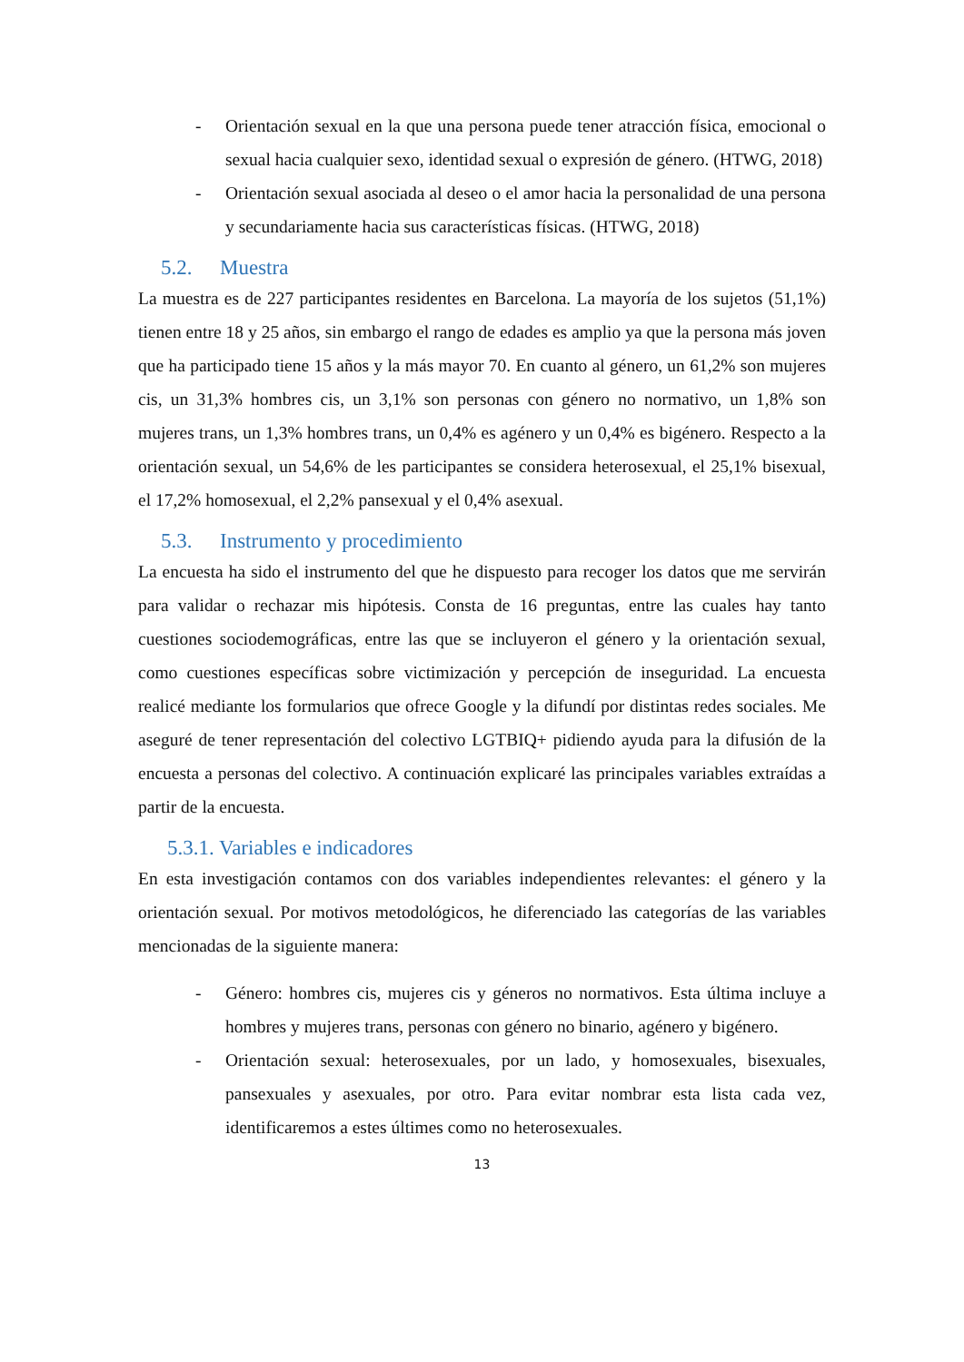- Orientación sexual en la que una persona puede tener atracción física, emocional o sexual hacia cualquier sexo, identidad sexual o expresión de género. (HTWG, 2018)
- Orientación sexual asociada al deseo o el amor hacia la personalidad de una persona y secundariamente hacia sus características físicas. (HTWG, 2018)
5.2. Muestra
La muestra es de 227 participantes residentes en Barcelona. La mayoría de los sujetos (51,1%) tienen entre 18 y 25 años, sin embargo el rango de edades es amplio ya que la persona más joven que ha participado tiene 15 años y la más mayor 70. En cuanto al género, un 61,2% son mujeres cis, un 31,3% hombres cis, un 3,1% son personas con género no normativo, un 1,8% son mujeres trans, un 1,3% hombres trans, un 0,4% es agénero y un 0,4% es bigénero. Respecto a la orientación sexual, un 54,6% de les participantes se considera heterosexual, el 25,1% bisexual, el 17,2% homosexual, el 2,2% pansexual y el 0,4% asexual.
5.3. Instrumento y procedimiento
La encuesta ha sido el instrumento del que he dispuesto para recoger los datos que me servirán para validar o rechazar mis hipótesis. Consta de 16 preguntas, entre las cuales hay tanto cuestiones sociodemográficas, entre las que se incluyeron el género y la orientación sexual, como cuestiones específicas sobre victimización y percepción de inseguridad. La encuesta realicé mediante los formularios que ofrece Google y la difundí por distintas redes sociales. Me aseguré de tener representación del colectivo LGTBIQ+ pidiendo ayuda para la difusión de la encuesta a personas del colectivo. A continuación explicaré las principales variables extraídas a partir de la encuesta.
5.3.1. Variables e indicadores
En esta investigación contamos con dos variables independientes relevantes: el género y la orientación sexual. Por motivos metodológicos, he diferenciado las categorías de las variables mencionadas de la siguiente manera:
- Género: hombres cis, mujeres cis y géneros no normativos. Esta última incluye a hombres y mujeres trans, personas con género no binario, agénero y bigénero.
- Orientación sexual: heterosexuales, por un lado, y homosexuales, bisexuales, pansexuales y asexuales, por otro. Para evitar nombrar esta lista cada vez, identificaremos a estes últimes como no heterosexuales.
13